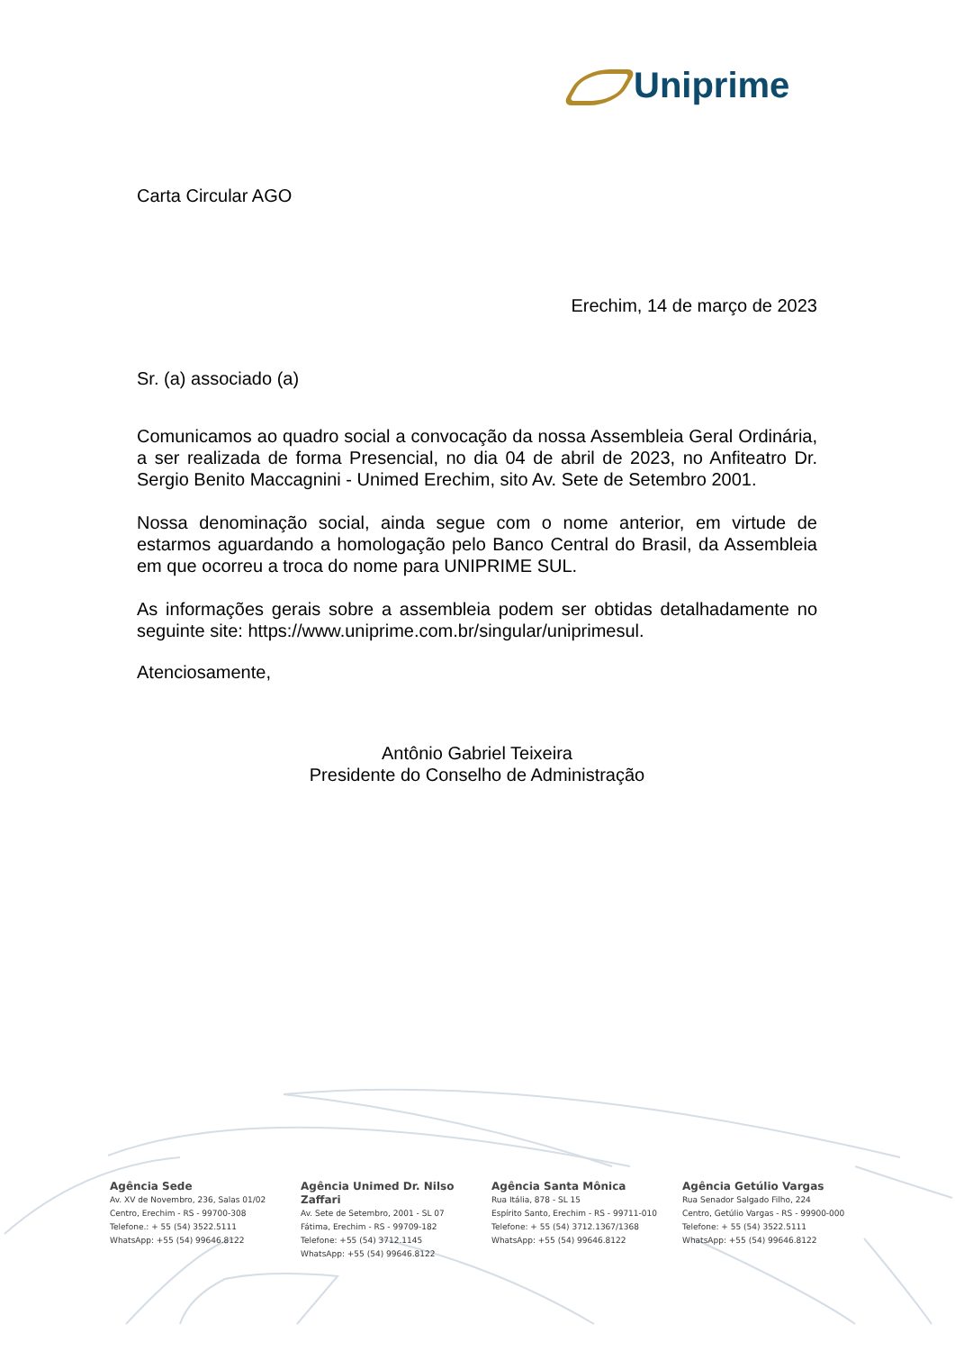Uniprime
Carta Circular AGO
Erechim, 14 de março de 2023
Sr. (a) associado (a)
Comunicamos ao quadro social a convocação da nossa Assembleia Geral Ordinária, a ser realizada de forma Presencial, no dia 04 de abril de 2023, no Anfiteatro Dr. Sergio Benito Maccagnini - Unimed Erechim, sito Av. Sete de Setembro 2001.
Nossa denominação social, ainda segue com o nome anterior, em virtude de estarmos aguardando a homologação pelo Banco Central do Brasil, da Assembleia em que ocorreu a troca do nome para UNIPRIME SUL.
As informações gerais sobre a assembleia podem ser obtidas detalhadamente no seguinte site: https://www.uniprime.com.br/singular/uniprimesul.
Atenciosamente,
Antônio Gabriel Teixeira
Presidente do Conselho de Administração
Agência Sede
Av. XV de Novembro, 236, Salas 01/02
Centro, Erechim - RS - 99700-308
Telefone.: + 55 (54) 3522.5111
WhatsApp: +55 (54) 99646.8122
Agência Unimed Dr. Nilso Zaffari
Av. Sete de Setembro, 2001 - SL 07
Fátima, Erechim - RS - 99709-182
Telefone: +55 (54) 3712.1145
WhatsApp: +55 (54) 99646.8122
Agência Santa Mônica
Rua Itália, 878 - SL 15
Espírito Santo, Erechim - RS - 99711-010
Telefone: + 55 (54) 3712.1367/1368
WhatsApp: +55 (54) 99646.8122
Agência Getúlio Vargas
Rua Senador Salgado Filho, 224
Centro, Getúlio Vargas - RS - 99900-000
Telefone: + 55 (54) 3522.5111
WhatsApp: +55 (54) 99646.8122